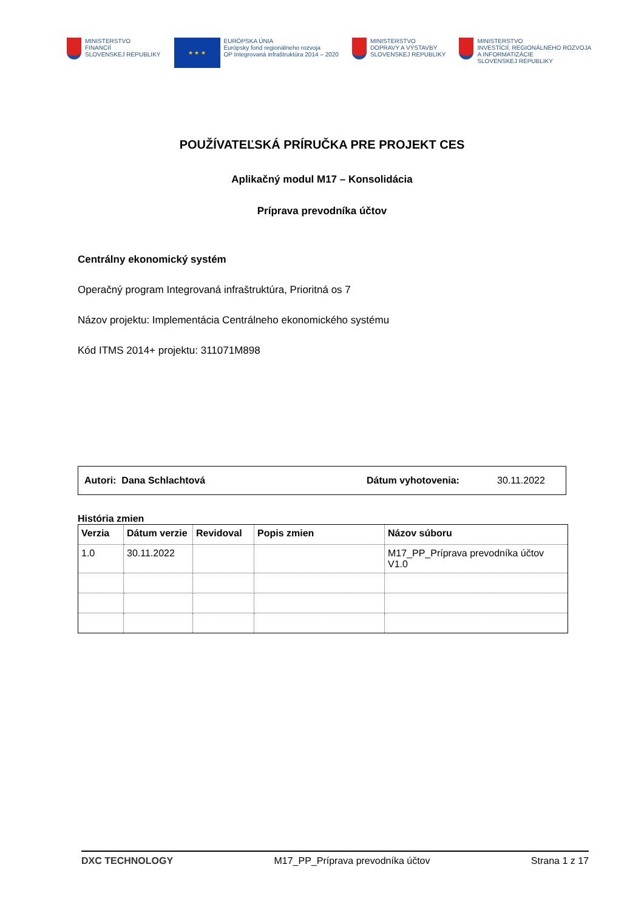MINISTERSTVO
FINANCIÍ
SLOVENSKEJ REPUBLIKY
★ ★ ★
EURÓPSKA ÚNIA
Európsky fond regionálneho rozvoja
OP Integrovaná infraštruktúra 2014 – 2020
MINISTERSTVO
DOPRAVY A VÝSTAVBY
SLOVENSKEJ REPUBLIKY
MINISTERSTVO
INVESTÍCIÍ, REGIONÁLNEHO ROZVOJA
A INFORMATIZÁCIE
SLOVENSKEJ REPUBLIKY
POUŽÍVATEĽSKÁ PRÍRUČKA PRE PROJEKT CES
Aplikačný modul M17 – Konsolidácia
Príprava prevodníka účtov
Centrálny ekonomický systém
Operačný program Integrovaná infraštruktúra, Prioritná os 7
Názov projektu: Implementácia Centrálneho ekonomického systému
Kód ITMS 2014+ projektu: 311071M898
Autori: Dana Schlachtová Dátum vyhotovenia: 30.11.2022
História zmien
| Verzia | Dátum verzie | Revidoval | Popis zmien | Názov súboru |
| --- | --- | --- | --- | --- |
| 1.0 | 30.11.2022 | | | M17_PP_Príprava prevodníka účtov V1.0 |
DXC TECHNOLOGY M17_PP_Príprava prevodníka účtov Strana 1 z 17